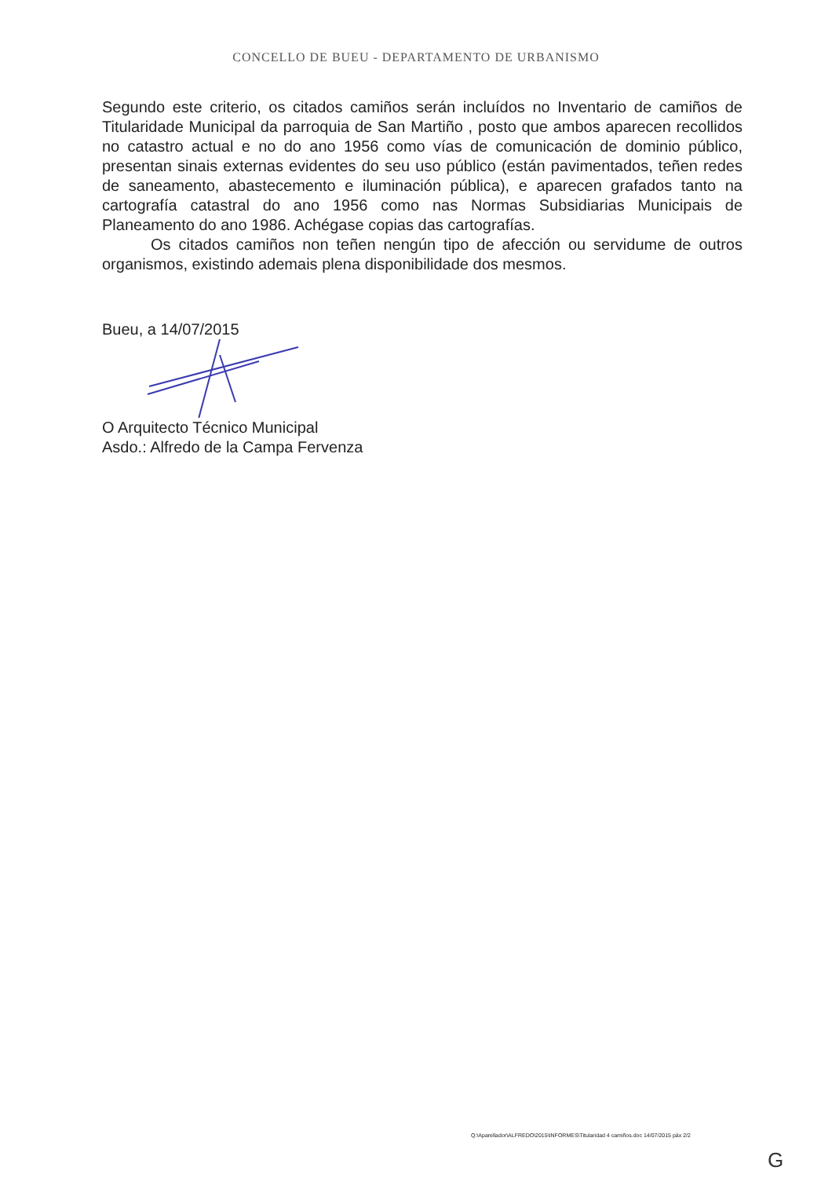CONCELLO DE BUEU - DEPARTAMENTO DE URBANISMO
Segundo este criterio, os citados camiños serán incluídos no Inventario de camiños de Titularidade Municipal da parroquia de San Martiño , posto que ambos aparecen recollidos no catastro actual e no do ano 1956 como vías de comunicación de dominio público, presentan sinais externas evidentes do seu uso público (están pavimentados, teñen redes de saneamento, abastecemento e iluminación pública), e aparecen grafados tanto na cartografía catastral do ano 1956 como nas Normas Subsidiarias Municipais de Planeamento do ano 1986. Achégase copias das cartografías.
Os citados camiños non teñen nengún tipo de afección ou servidume de outros organismos, existindo ademais plena disponibilidade dos mesmos.
Bueu, a 14/07/2015
O Arquitecto Técnico Municipal
Asdo.: Alfredo de la Campa Fervenza
Q:\Aparellador\ALFREDO\2015\INFORMES\Titularidad 4 camiños.doc 14/07/2015 páx 2/2
G